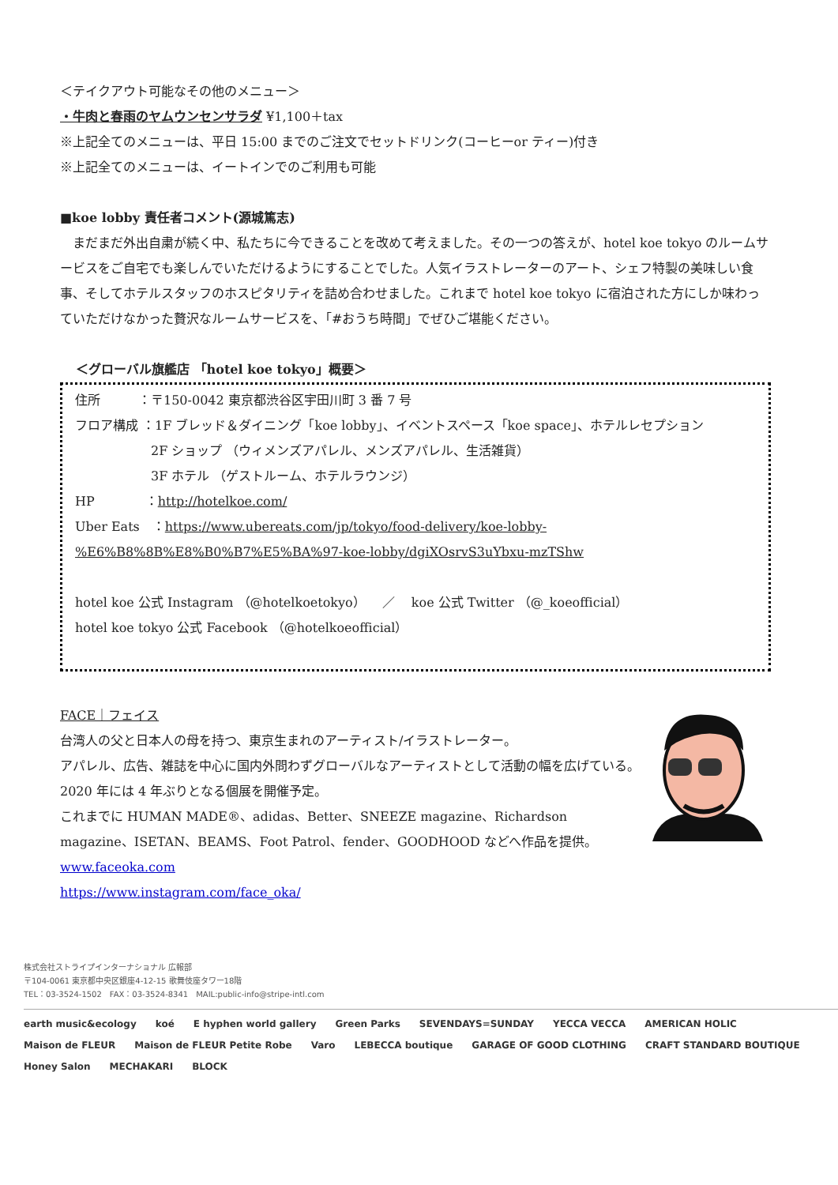＜テイクアウト可能なその他のメニュー＞
・牛肉と春雨のヤムウンセンサラダ ¥1,100＋tax
※上記全てのメニューは、平日 15:00 までのご注文でセットドリンク(コーヒーor ティー)付き
※上記全てのメニューは、イートインでのご利用も可能
■koe lobby 責任者コメント(源城篤志)
　まだまだ外出自粛が続く中、私たちに今できることを改めて考えました。その一つの答えが、hotel koe tokyo のルームサービスをご自宅でも楽しんでいただけるようにすることでした。人気イラストレーターのアート、シェフ特製の美味しい食事、そしてホテルスタッフのホスピタリティを詰め合わせました。これまで hotel koe tokyo に宿泊された方にしか味わっていただけなかった贅沢なルームサービスを、「#おうち時間」でぜひご堪能ください。
＜グローバル旗艦店 「hotel koe tokyo」概要＞
住所　　　：〒150-0042 東京都渋谷区宇田川町 3 番 7 号
フロア構成 ：1F ブレッド＆ダイニング「koe lobby」、イベントスペース「koe space」、ホテルレセプション
2F ショップ （ウィメンズアパレル、メンズアパレル、生活雑貨）
3F ホテル （ゲストルーム、ホテルラウンジ）
HP　　　　：http://hotelkoe.com/
Uber Eats　：https://www.ubereats.com/jp/tokyo/food-delivery/koe-lobby-%E6%B8%8B%E8%B0%B7%E5%BA%97-koe-lobby/dgiXOsrvS3uYbxu-mzTShw
hotel koe 公式 Instagram （@hotelkoetokyo）　 ／　 koe 公式 Twitter （@_koeofficial）
hotel koe tokyo 公式 Facebook （@hotelkoeofficial）
FACE｜フェイス
台湾人の父と日本人の母を持つ、東京生まれのアーティスト/イラストレーター。
アパレル、広告、雑誌を中心に国内外問わずグローバルなアーティストとして活動の幅を広げている。
2020 年には 4 年ぶりとなる個展を開催予定。
これまでに HUMAN MADE®、adidas、Better、SNEEZE magazine、Richardson magazine、ISETAN、BEAMS、Foot Patrol、fender、GOODHOOD などへ作品を提供。
www.faceoka.com
https://www.instagram.com/face_oka/
株式会社ストライプインターナショナル 広報部
〒104-0061 東京都中央区銀座4-12-15 歌舞伎座タワー18階
TEL：03-3524-1502　FAX：03-3524-8341　MAIL:public-info@stripe-intl.com
earth music&ecology koé E hyphen world gallery Green Parks SEVENDAYS=SUNDAY YECCA VECCA AMERICAN HOLIC Maison de FLEUR Maison de FLEUR Petite Robe Varo LEBECCA boutique GARAGE OF GOOD CLOTHING CRAFT STANDARD BOUTIQUE Honey Salon MECHAKARI BLOCK